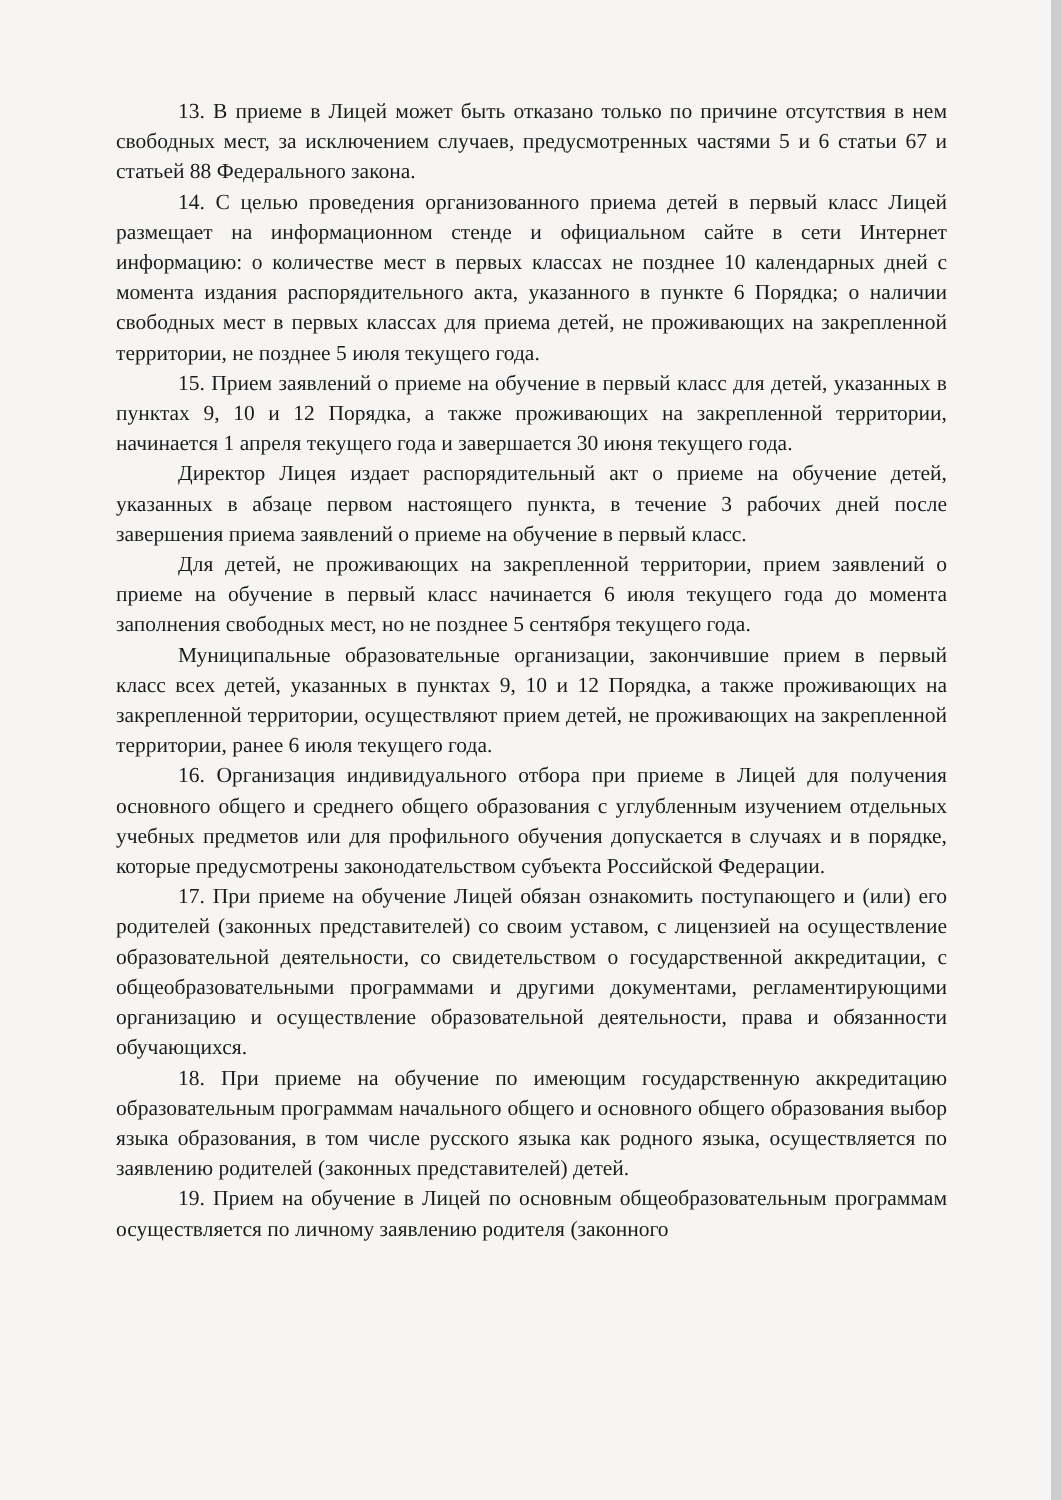13. В приеме в Лицей может быть отказано только по причине отсутствия в нем свободных мест, за исключением случаев, предусмотренных частями 5 и 6 статьи 67 и статьей 88 Федерального закона.
14. С целью проведения организованного приема детей в первый класс Лицей размещает на информационном стенде и официальном сайте в сети Интернет информацию: о количестве мест в первых классах не позднее 10 календарных дней с момента издания распорядительного акта, указанного в пункте 6 Порядка; о наличии свободных мест в первых классах для приема детей, не проживающих на закрепленной территории, не позднее 5 июля текущего года.
15. Прием заявлений о приеме на обучение в первый класс для детей, указанных в пунктах 9, 10 и 12 Порядка, а также проживающих на закрепленной территории, начинается 1 апреля текущего года и завершается 30 июня текущего года.
Директор Лицея издает распорядительный акт о приеме на обучение детей, указанных в абзаце первом настоящего пункта, в течение 3 рабочих дней после завершения приема заявлений о приеме на обучение в первый класс.
Для детей, не проживающих на закрепленной территории, прием заявлений о приеме на обучение в первый класс начинается 6 июля текущего года до момента заполнения свободных мест, но не позднее 5 сентября текущего года.
Муниципальные образовательные организации, закончившие прием в первый класс всех детей, указанных в пунктах 9, 10 и 12 Порядка, а также проживающих на закрепленной территории, осуществляют прием детей, не проживающих на закрепленной территории, ранее 6 июля текущего года.
16. Организация индивидуального отбора при приеме в Лицей для получения основного общего и среднего общего образования с углубленным изучением отдельных учебных предметов или для профильного обучения допускается в случаях и в порядке, которые предусмотрены законодательством субъекта Российской Федерации.
17. При приеме на обучение Лицей обязан ознакомить поступающего и (или) его родителей (законных представителей) со своим уставом, с лицензией на осуществление образовательной деятельности, со свидетельством о государственной аккредитации, с общеобразовательными программами и другими документами, регламентирующими организацию и осуществление образовательной деятельности, права и обязанности обучающихся.
18. При приеме на обучение по имеющим государственную аккредитацию образовательным программам начального общего и основного общего образования выбор языка образования, в том числе русского языка как родного языка, осуществляется по заявлению родителей (законных представителей) детей.
19. Прием на обучение в Лицей по основным общеобразовательным программам осуществляется по личному заявлению родителя (законного